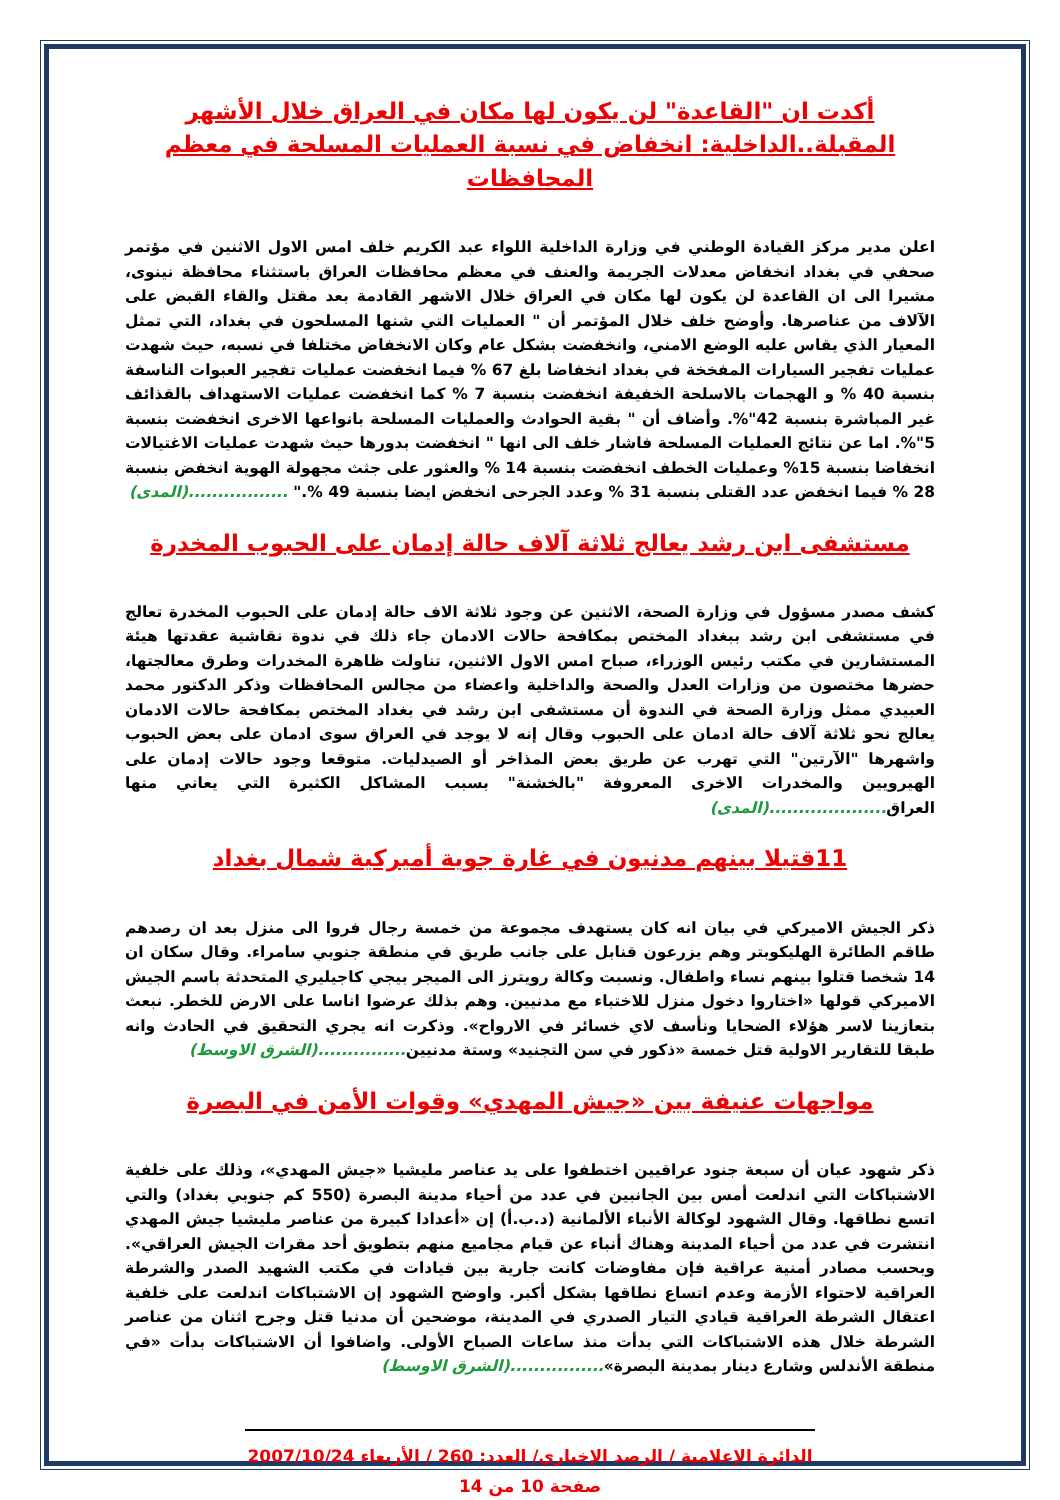أكدت ان "القاعدة" لن يكون لها مكان في العراق خلال الأشهر المقبلة..الداخلية: انخفاض في نسبة العمليات المسلحة في معظم المحافظات
اعلن مدير مركز القيادة الوطني في وزارة الداخلية اللواء عبد الكريم خلف امس الاول الاثنين في مؤتمر صحفي في بغداد انخفاض معدلات الجريمة والعنف في معظم محافظات العراق باستثناء محافظة نينوى، مشيرا الى ان القاعدة لن يكون لها مكان في العراق خلال الاشهر القادمة بعد مقتل والقاء القبض على الآلاف من عناصرها. وأوضح خلف خلال المؤتمر أن " العمليات التي شنها المسلحون في بغداد، التي تمثل المعيار الذي يقاس عليه الوضع الامني، وانخفضت بشكل عام وكان الانخفاض مختلفا في نسبه، حيث شهدت عمليات تفجير السيارات المفخخة في بغداد انخفاضا بلغ 67 % فيما انخفضت عمليات تفجير العبوات الناسفة بنسبة 40 % و الهجمات بالاسلحة الخفيفة انخفضت بنسبة 7 % كما انخفضت عمليات الاستهداف بالقذائف غير المباشرة بنسبة 42"%. وأضاف أن " بقية الحوادث والعمليات المسلحة بانواعها الاخرى انخفضت بنسبة 5"%. اما عن نتائج العمليات المسلحة فاشار خلف الى انها " انخفضت بدورها حيث شهدت عمليات الاغتيالات انخفاضا بنسبة 15% وعمليات الخطف انخفضت بنسبة 14 % والعثور على جثث مجهولة الهوية انخفض بنسبة 28 % فيما انخفض عدد القتلى بنسبة 31 % وعدد الجرحى انخفض ايضا بنسبة 49 %." .................(المدى)
مستشفى ابن رشد يعالج ثلاثة آلاف حالة إدمان على الحبوب المخدرة
كشف مصدر مسؤول في وزارة الصحة، الاثنين عن وجود ثلاثة الاف حالة إدمان على الحبوب المخدرة تعالج في مستشفى ابن رشد ببغداد المختص بمكافحة حالات الادمان جاء ذلك في ندوة نقاشية عقدتها هيئة المستشارين في مكتب رئيس الوزراء، صباح امس الاول الاثنين، تناولت ظاهرة المخدرات وطرق معالجتها، حضرها مختصون من وزارات العدل والصحة والداخلية واعضاء من مجالس المحافظات وذكر الدكتور محمد العبيدي ممثل وزارة الصحة في الندوة أن مستشفى ابن رشد في بغداد المختص بمكافحة حالات الادمان يعالج نحو ثلاثة آلاف حالة ادمان على الحبوب وقال إنه لا يوجد في العراق سوى ادمان على بعض الحبوب واشهرها "الآرتين" التي تهرب عن طريق بعض المذاخر أو الصيدليات. متوقعا وجود حالات إدمان على الهيرويين والمخدرات الاخرى المعروفة "بالخشنة" بسبب المشاكل الكثيرة التي يعاني منها العراق....................(المدى)
11قتيلا بينهم مدنيون في غارة جوية أميركية شمال بغداد
ذكر الجيش الاميركي في بيان انه كان يستهدف مجموعة من خمسة رجال فروا الى منزل بعد ان رصدهم طاقم الطائرة الهليكوبتر وهم يزرعون قنابل على جانب طريق في منطقة جنوبي سامراء. وقال سكان ان 14 شخصا قتلوا بينهم نساء واطفال. ونسبت وكالة رويترز الى الميجر بيجي كاجيليري المتحدثة باسم الجيش الاميركي قولها «اختاروا دخول منزل للاختباء مع مدنيين. وهم بذلك عرضوا اناسا على الارض للخطر. نبعث بتعازينا لاسر هؤلاء الضحايا ونأسف لاي خسائر في الارواح». وذكرت انه يجري التحقيق في الحادث وانه طبقا للتقارير الاولية قتل خمسة «ذكور في سن التجنيد» وستة مدنيين...............(الشرق الاوسط)
مواجهات عنيفة بين «جيش المهدي» وقوات الأمن في البصرة
ذكر شهود عيان أن سبعة جنود عراقيين اختطفوا على يد عناصر مليشيا «جيش المهدي»، وذلك على خلفية الاشتباكات التي اندلعت أمس بين الجانبين في عدد من أحياء مدينة البصرة (550 كم جنوبي بغداد) والتي اتسع نطاقها. وقال الشهود لوكالة الأنباء الألمانية (د.ب.أ) إن «أعدادا كبيرة من عناصر مليشيا جيش المهدي انتشرت في عدد من أحياء المدينة وهناك أنباء عن قيام مجاميع منهم بتطويق أحد مقرات الجيش العراقي». وبحسب مصادر أمنية عراقية فإن مفاوضات كانت جارية بين قيادات في مكتب الشهيد الصدر والشرطة العراقية لاحتواء الأزمة وعدم اتساع نطاقها بشكل أكبر. واوضح الشهود إن الاشتباكات اندلعت على خلفية اعتقال الشرطة العراقية قيادي التيار الصدري في المدينة، موضحين أن مدنيا قتل وجرح اثنان من عناصر الشرطة خلال هذه الاشتباكات التي بدأت منذ ساعات الصباح الأولى. واضافوا أن الاشتباكات بدأت «في منطقة الأندلس وشارع دينار بمدينة البصرة»................(الشرق الاوسط)
الدائرة الإعلامية / الرصد الإخباري/ العدد: 260 / الأربعاء 2007/10/24
صفحة 10 من 14